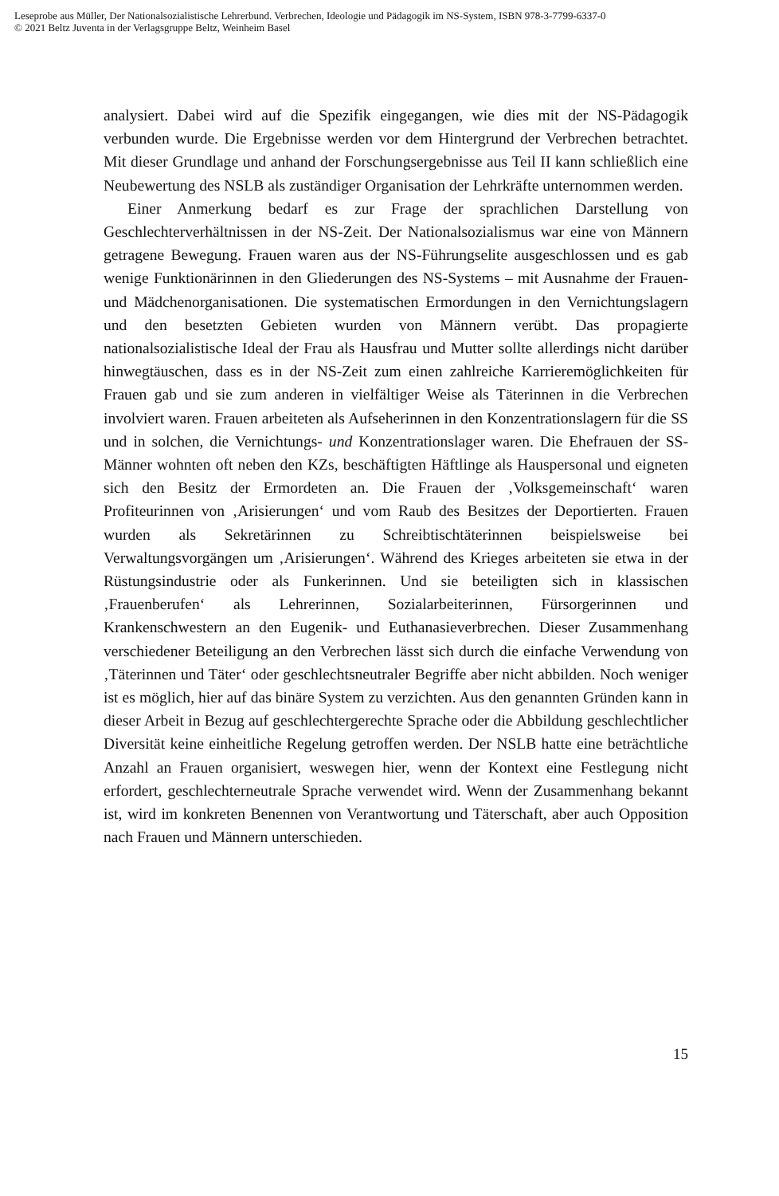Leseprobe aus Müller, Der Nationalsozialistische Lehrerbund. Verbrechen, Ideologie und Pädagogik im NS-System, ISBN 978-3-7799-6337-0
© 2021 Beltz Juventa in der Verlagsgruppe Beltz, Weinheim Basel
analysiert. Dabei wird auf die Spezifik eingegangen, wie dies mit der NS-Pädagogik verbunden wurde. Die Ergebnisse werden vor dem Hintergrund der Verbrechen betrachtet. Mit dieser Grundlage und anhand der Forschungsergebnisse aus Teil II kann schließlich eine Neubewertung des NSLB als zuständiger Organisation der Lehrkräfte unternommen werden.
Einer Anmerkung bedarf es zur Frage der sprachlichen Darstellung von Geschlechterverhältnissen in der NS-Zeit. Der Nationalsozialismus war eine von Männern getragene Bewegung. Frauen waren aus der NS-Führungselite ausgeschlossen und es gab wenige Funktionärinnen in den Gliederungen des NS-Systems – mit Ausnahme der Frauen- und Mädchenorganisationen. Die systematischen Ermordungen in den Vernichtungslagern und den besetzten Gebieten wurden von Männern verübt. Das propagierte nationalsozialistische Ideal der Frau als Hausfrau und Mutter sollte allerdings nicht darüber hinwegtäuschen, dass es in der NS-Zeit zum einen zahlreiche Karrieremöglichkeiten für Frauen gab und sie zum anderen in vielfältiger Weise als Täterinnen in die Verbrechen involviert waren. Frauen arbeiteten als Aufseherinnen in den Konzentrationslagern für die SS und in solchen, die Vernichtungs- und Konzentrationslager waren. Die Ehefrauen der SS-Männer wohnten oft neben den KZs, beschäftigten Häftlinge als Hauspersonal und eigneten sich den Besitz der Ermordeten an. Die Frauen der ‚Volksgemeinschaft‘ waren Profiteurinnen von ‚Arisierungen‘ und vom Raub des Besitzes der Deportierten. Frauen wurden als Sekretärinnen zu Schreibtischtäterinnen beispielsweise bei Verwaltungsvorgängen um ‚Arisierungen‘. Während des Krieges arbeiteten sie etwa in der Rüstungsindustrie oder als Funkerinnen. Und sie beteiligten sich in klassischen ‚Frauenberufen‘ als Lehrerinnen, Sozialarbeiterinnen, Fürsorgerinnen und Krankenschwestern an den Eugenik- und Euthanasieverbrechen. Dieser Zusammenhang verschiedener Beteiligung an den Verbrechen lässt sich durch die einfache Verwendung von ‚Täterinnen und Täter‘ oder geschlechtsneutraler Begriffe aber nicht abbilden. Noch weniger ist es möglich, hier auf das binäre System zu verzichten. Aus den genannten Gründen kann in dieser Arbeit in Bezug auf geschlechtergerechte Sprache oder die Abbildung geschlechtlicher Diversität keine einheitliche Regelung getroffen werden. Der NSLB hatte eine beträchtliche Anzahl an Frauen organisiert, weswegen hier, wenn der Kontext eine Festlegung nicht erfordert, geschlechterneutrale Sprache verwendet wird. Wenn der Zusammenhang bekannt ist, wird im konkreten Benennen von Verantwortung und Täterschaft, aber auch Opposition nach Frauen und Männern unterschieden.
15